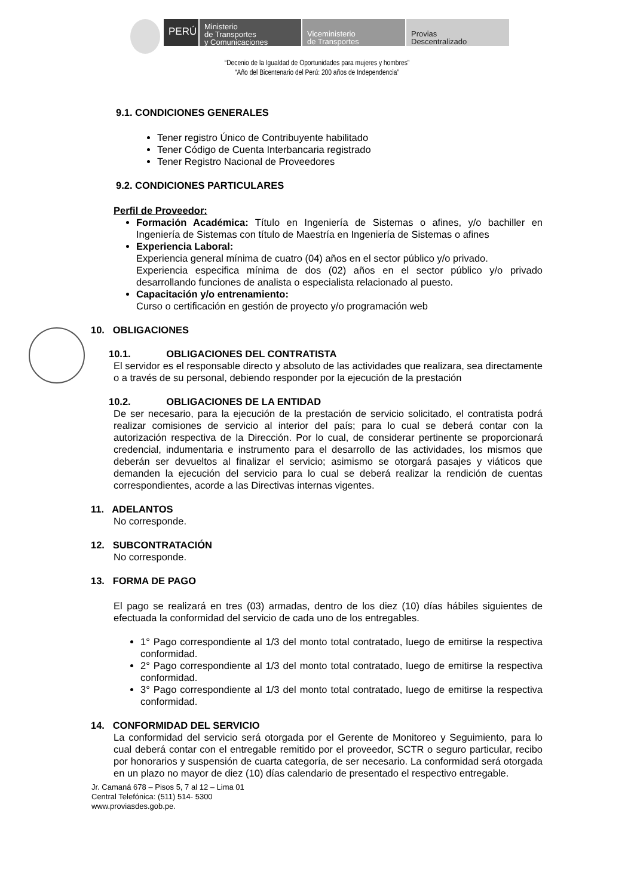PERÚ
Ministerio
de Transportes
y Comunicaciones
Viceministerio
de Transportes
Provias
Descentralizado
“Decenio de la Igualdad de Oportunidades para mujeres y hombres”
“Año del Bicentenario del Perú: 200 años de Independencia”
9.1. CONDICIONES GENERALES
Tener registro Único de Contribuyente habilitado
Tener Código de Cuenta Interbancaria registrado
Tener Registro Nacional de Proveedores
9.2. CONDICIONES PARTICULARES
Perfil de Proveedor:
Formación Académica: Título en Ingeniería de Sistemas o afines, y/o bachiller en Ingeniería de Sistemas con título de Maestría en Ingeniería de Sistemas o afines
Experiencia Laboral:
Experiencia general mínima de cuatro (04) años en el sector público y/o privado.
Experiencia especifica mínima de dos (02) años en el sector público y/o privado desarrollando funciones de analista o especialista relacionado al puesto.
Capacitación y/o entrenamiento:
Curso o certificación en gestión de proyecto y/o programación web
10. OBLIGACIONES
10.1. OBLIGACIONES DEL CONTRATISTA
El servidor es el responsable directo y absoluto de las actividades que realizara, sea directamente o a través de su personal, debiendo responder por la ejecución de la prestación
10.2. OBLIGACIONES DE LA ENTIDAD
De ser necesario, para la ejecución de la prestación de servicio solicitado, el contratista podrá realizar comisiones de servicio al interior del país; para lo cual se deberá contar con la autorización respectiva de la Dirección. Por lo cual, de considerar pertinente se proporcionará credencial, indumentaria e instrumento para el desarrollo de las actividades, los mismos que deberán ser devueltos al finalizar el servicio; asimismo se otorgará pasajes y viáticos que demanden la ejecución del servicio para lo cual se deberá realizar la rendición de cuentas correspondientes, acorde a las Directivas internas vigentes.
11. ADELANTOS
No corresponde.
12. SUBCONTRATACIÓN
No corresponde.
13. FORMA DE PAGO
El pago se realizará en tres (03) armadas, dentro de los diez (10) días hábiles siguientes de efectuada la conformidad del servicio de cada uno de los entregables.
1° Pago correspondiente al 1/3 del monto total contratado, luego de emitirse la respectiva conformidad.
2° Pago correspondiente al 1/3 del monto total contratado, luego de emitirse la respectiva conformidad.
3° Pago correspondiente al 1/3 del monto total contratado, luego de emitirse la respectiva conformidad.
14. CONFORMIDAD DEL SERVICIO
La conformidad del servicio será otorgada por el Gerente de Monitoreo y Seguimiento, para lo cual deberá contar con el entregable remitido por el proveedor, SCTR o seguro particular, recibo por honorarios y suspensión de cuarta categoría, de ser necesario. La conformidad será otorgada en un plazo no mayor de diez (10) días calendario de presentado el respectivo entregable.
Jr. Camaná 678 – Pisos 5, 7 al 12 – Lima 01
Central Telefónica: (511) 514- 5300
www.proviasdes.gob.pe.